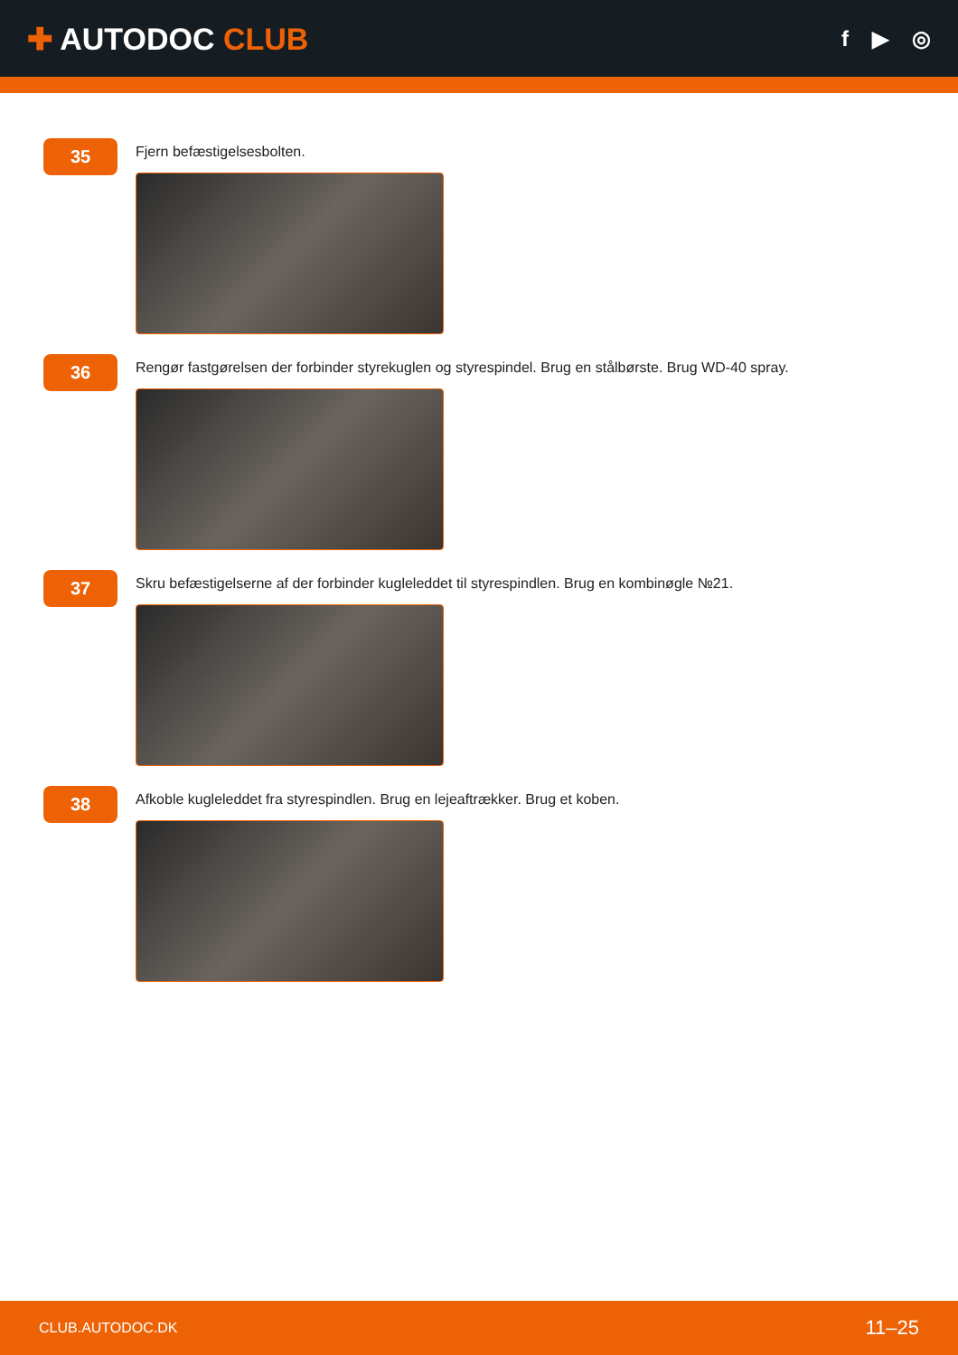✚ AUTODOC CLUB
f ▶ ◎
35
Fjern befæstigelsesbolten.
36
Rengør fastgørelsen der forbinder styrekuglen og styrespindel. Brug en stålbørste. Brug WD-40 spray.
37
Skru befæstigelserne af der forbinder kugleleddet til styrespindlen. Brug en kombinøgle №21.
38
Afkoble kugleleddet fra styrespindlen. Brug en lejeaftrækker. Brug et koben.
CLUB.AUTODOC.DK 11–25